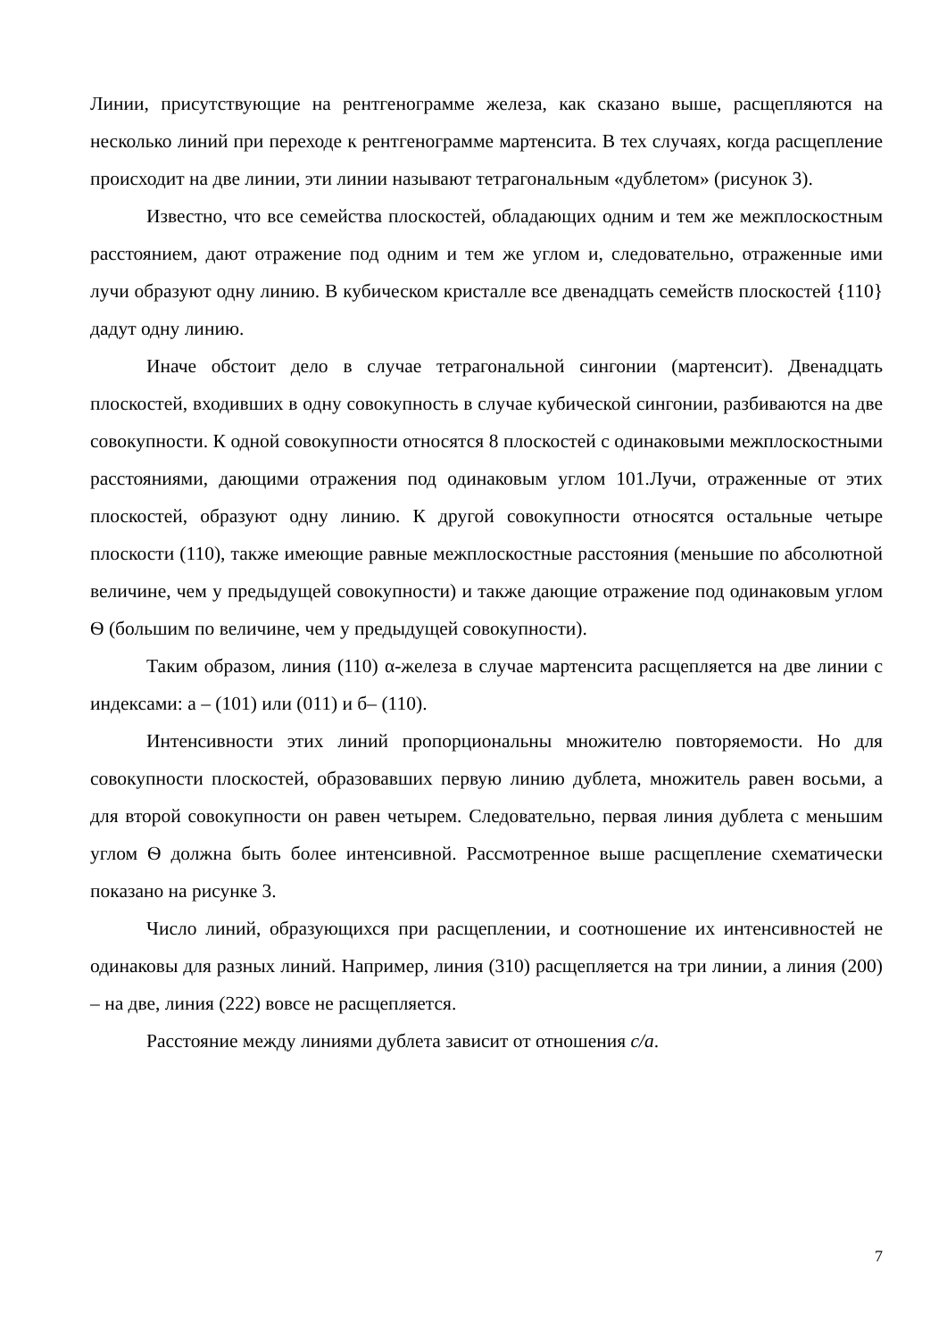Линии, присутствующие на рентгенограмме железа, как сказано выше, расщепляются на несколько линий при переходе к рентгенограмме мартенсита. В тех случаях, когда расщепление происходит на две линии, эти линии называют тетрагональным «дублетом» (рисунок 3).
Известно, что все семейства плоскостей, обладающих одним и тем же межплоскостным расстоянием, дают отражение под одним и тем же углом и, следовательно, отраженные ими лучи образуют одну линию. В кубическом кристалле все двенадцать семейств плоскостей {110} дадут одну линию.
Иначе обстоит дело в случае тетрагональной сингонии (мартенсит). Двенадцать плоскостей, входивших в одну совокупность в случае кубической сингонии, разбиваются на две совокупности. К одной совокупности относятся 8 плоскостей с одинаковыми межплоскостными расстояниями, дающими отражения под одинаковым углом 101.Лучи, отраженные от этих плоскостей, образуют одну линию. К другой совокупности относятся остальные четыре плоскости (110), также имеющие равные межплоскостные расстояния (меньшие по абсолютной величине, чем у предыдущей совокупности) и также дающие отражение под одинаковым углом Ѳ (большим по величине, чем у предыдущей совокупности).
Таким образом, линия (110) α-железа в случае мартенсита расщепляется на две линии с индексами: а – (101) или (011) и б– (110).
Интенсивности этих линий пропорциональны множителю повторяемости. Но для совокупности плоскостей, образовавших первую линию дублета, множитель равен восьми, а для второй совокупности он равен четырем. Следовательно, первая линия дублета с меньшим углом Ѳ должна быть более интенсивной. Рассмотренное выше расщепление схематически показано на рисунке 3.
Число линий, образующихся при расщеплении, и соотношение их интенсивностей не одинаковы для разных линий. Например, линия (310) расщепляется на три линии, а линия (200) – на две, линия (222) вовсе не расщепляется.
Расстояние между линиями дублета зависит от отношения с/а.
7